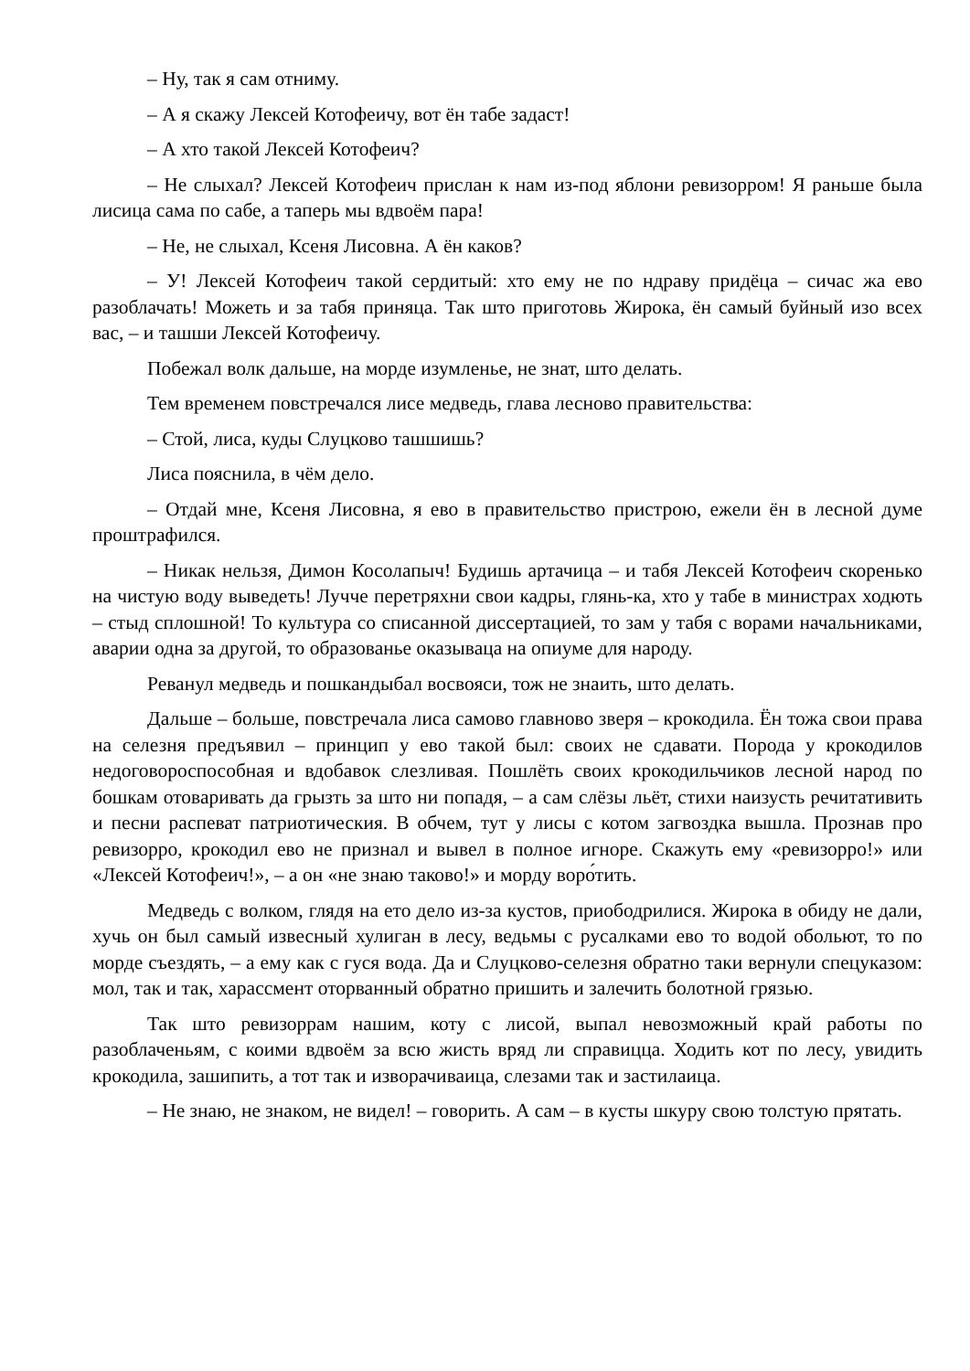– Ну, так я сам отниму.
– А я скажу Лексей Котофеичу, вот ён табе задаст!
– А хто такой Лексей Котофеич?
– Не слыхал? Лексей Котофеич прислан к нам из-под яблони ревизорром! Я раньше была лисица сама по сабе, а таперь мы вдвоём пара!
– Не, не слыхал, Ксеня Лисовна. А ён каков?
– У! Лексей Котофеич такой сердитый: хто ему не по ндраву придёца – сичас жа ево разоблачать! Можеть и за табя приняца. Так што приготовь Жирока, ён самый буйный изо всех вас, – и ташши Лексей Котофеичу.
Побежал волк дальше, на морде изумленье, не знат, што делать.
Тем временем повстречался лисе медведь, глава лесново правительства:
– Стой, лиса, куды Слуцково ташшишь?
Лиса пояснила, в чём дело.
– Отдай мне, Ксеня Лисовна, я ево в правительство пристрою, ежели ён в лесной думе проштрафился.
– Никак нельзя, Димон Косолапыч! Будишь артачица – и табя Лексей Котофеич скоренько на чистую воду выведеть! Лучче перетряхни свои кадры, глянь-ка, хто у табе в министрах ходють – стыд сплошной! То культура со списанной диссертацией, то зам у табя с ворами начальниками, аварии одна за другой, то образованье оказываца на опиуме для народу.
Реванул медведь и пошкандыбал восвояси, тож не знаить, што делать.
Дальше – больше, повстречала лиса самово главново зверя – крокодила. Ён тожа свои права на селезня предъявил – принцип у ево такой был: своих не сдавати. Порода у крокодилов недоговороспособная и вдобавок слезливая. Пошлёть своих крокодильчиков лесной народ по бошкам отоваривать да грызть за што ни попадя, – а сам слёзы льёт, стихи наизусть речитативить и песни распеват патриотическия. В обчем, тут у лисы с котом загвоздка вышла. Прознав про ревизорро, крокодил ево не признал и вывел в полное игноре. Скажуть ему «ревизорро!» или «Лексей Котофеич!», – а он «не знаю таково!» и морду воро́тить.
Медведь с волком, глядя на ето дело из-за кустов, приободрилися. Жирока в обиду не дали, хучь он был самый извесный хулиган в лесу, ведьмы с русалками ево то водой обольют, то по морде съездять, – а ему как с гуся вода. Да и Слуцково-селезня обратно таки вернули спецуказом: мол, так и так, харассмент оторванный обратно пришить и залечить болотной грязью.
Так што ревизоррам нашим, коту с лисой, выпал невозможный край работы по разоблаченьям, с коими вдвоём за всю жисть вряд ли справицца. Ходить кот по лесу, увидить крокодила, зашипить, а тот так и изворачиваица, слезами так и застилаица.
– Не знаю, не знаком, не видел! – говорить. А сам – в кусты шкуру свою толстую прятать.